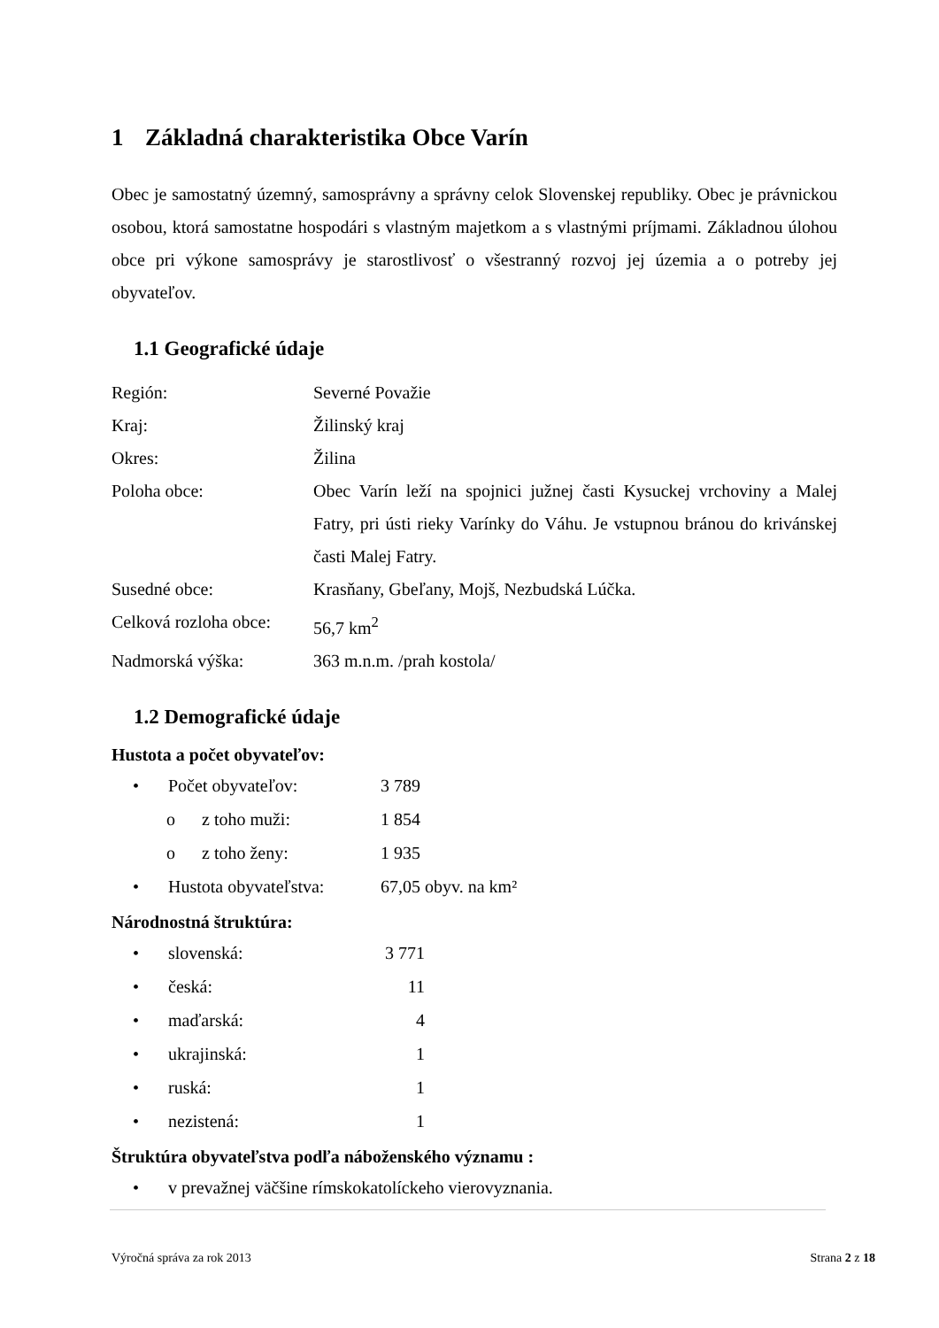1 Základná charakteristika Obce Varín
Obec je samostatný územný, samosprávny a správny celok Slovenskej republiky. Obec je právnickou osobou, ktorá samostatne hospodári s vlastným majetkom a s vlastnými príjmami. Základnou úlohou obce pri výkone samosprávy je starostlivosť o všestranný rozvoj jej územia a o potreby jej obyvateľov.
1.1 Geografické údaje
Región: Severné Považie
Kraj: Žilinský kraj
Okres: Žilina
Poloha obce: Obec Varín leží na spojnici južnej časti Kysuckej vrchoviny a Malej Fatry, pri ústi rieky Varínky do Váhu. Je vstupnou bránou do krivánskej časti Malej Fatry.
Susedné obce: Krasňany, Gbeľany, Mojš, Nezbudská Lúčka.
Celková rozloha obce:
56,7 km<sup>2</sup>
Nadmorská výška: 363 m.n.m. /prah kostola/
1.2 Demografické údaje
Hustota a počet obyvateľov:
• Počet obyvateľov: 3 789
o z toho muži: 1 854
o z toho ženy: 1 935
• Hustota obyvateľstva:
67,05 obyv. na km²
Národnostná štruktúra:
• slovenská: 3 771
• česká: 11
• maďarská: 4
• ukrajinská: 1
• ruská: 1
• nezistená: 1
Štruktúra obyvateľstva podľa náboženského významu :
• v prevažnej väčšine rímskokatolíckeho vierovyznania.
Výročná správa za rok 2013 Strana 2 z 18